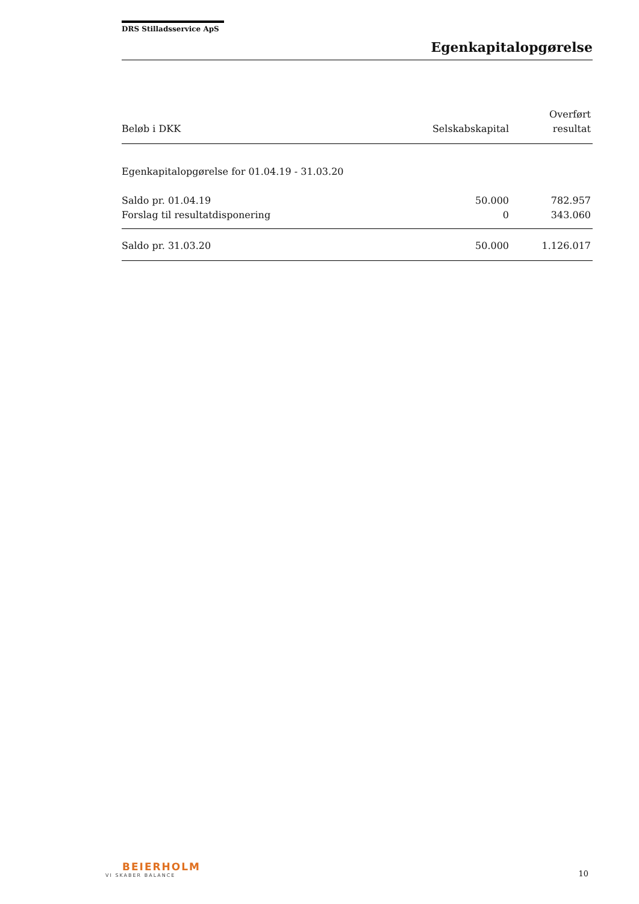DRS Stilladsservice ApS
Egenkapitalopgørelse
| Beløb i DKK | Selskabskapital | Overført resultat |
| --- | --- | --- |
| Egenkapitalopgørelse for 01.04.19 - 31.03.20 | | |
| Saldo pr. 01.04.19 | 50.000 | 782.957 |
| Forslag til resultatdisponering | 0 | 343.060 |
| Saldo pr. 31.03.20 | 50.000 | 1.126.017 |
BEIERHOLM
VI SKABER BALANCE
10